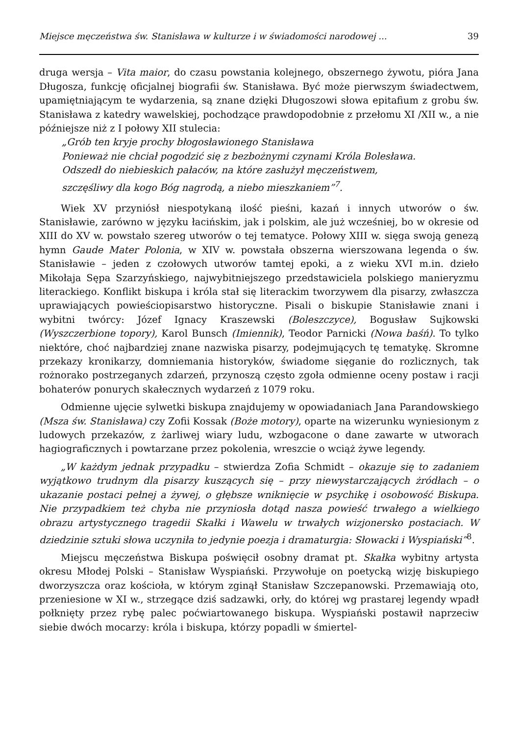Miejsce męczeństwa św. Stanisława w kulturze i w świadomości narodowej ... 39
druga wersja – Vita maior, do czasu powstania kolejnego, obszernego żywotu, pióra Jana Długosza, funkcję oficjalnej biografii św. Stanisława. Być może pierwszym świadectwem, upamiętniającym te wydarzenia, są znane dzięki Długoszowi słowa epitafium z grobu św. Stanisława z katedry wawelskiej, pochodzące prawdopodobnie z przełomu XI /XII w., a nie późniejsze niż z I połowy XII stulecia:
„Grób ten kryje prochy błogosławionego Stanisława
Ponieważ nie chciał pogodzić się z bezbożnymi czynami Króla Bolesława.
Odszedł do niebieskich pałaców, na które zasłużył męczeństwem,
szczęśliwy dla kogo Bóg nagrodą, a niebo mieszkaniem”<sup>7</sup>.
Wiek XV przyniósł niespotykaną ilość pieśni, kazań i innych utworów o św. Stanisławie, zarówno w języku łacińskim, jak i polskim, ale już wcześniej, bo w okresie od XIII do XV w. powstało szereg utworów o tej tematyce. Połowy XIII w. sięga swoją genezą hymn Gaude Mater Polonia, w XIV w. powstała obszerna wierszowana legenda o św. Stanisławie – jeden z czołowych utworów tamtej epoki, a z wieku XVI m.in. dzieło Mikołaja Sępa Szarzyńskiego, najwybitniejszego przedstawiciela polskiego manieryzmu literackiego. Konflikt biskupa i króla stał się literackim tworzywem dla pisarzy, zwłaszcza uprawiających powieściopisarstwo historyczne. Pisali o biskupie Stanisławie znani i wybitni twórcy: Józef Ignacy Kraszewski (Boleszczyce), Bogusław Sujkowski (Wyszczerbione topory), Karol Bunsch (Imiennik), Teodor Parnicki (Nowa baśń). To tylko niektóre, choć najbardziej znane nazwiska pisarzy, podejmujących tę tematykę. Skromne przekazy kronikarzy, domniemania historyków, świadome sięganie do rozlicznych, tak rożnorako postrzeganych zdarzeń, przynoszą często zgoła odmienne oceny postaw i racji bohaterów ponurych skałecznych wydarzeń z 1079 roku.
Odmienne ujęcie sylwetki biskupa znajdujemy w opowiadaniach Jana Parandowskiego (Msza św. Stanisława) czy Zofii Kossak (Boże motory), oparte na wizerunku wyniesionym z ludowych przekazów, z żarliwej wiary ludu, wzbogacone o dane zawarte w utworach hagiograficznych i powtarzane przez pokolenia, wreszcie o wciąż żywe legendy.
„W każdym jednak przypadku – stwierdza Zofia Schmidt – okazuje się to zadaniem wyjątkowo trudnym dla pisarzy kuszących się – przy niewystarczających żródłach – o ukazanie postaci pełnej a żywej, o głębsze wniknięcie w psychikę i osobowość Biskupa. Nie przypadkiem też chyba nie przyniosła dotąd nasza powieść trwałego a wielkiego obrazu artystycznego tragedii Skałki i Wawelu w trwałych wizjonersko postaciach. W dziedzinie sztuki słowa uczyniła to jedynie poezja i dramaturgia: Słowacki i Wyspiański”<sup>8</sup>.
Miejscu męczeństwa Biskupa poświęcił osobny dramat pt. Skałka wybitny artysta okresu Młodej Polski – Stanisław Wyspiański. Przywołuje on poetycką wizję biskupiego dworzyszcza oraz kościoła, w którym zginął Stanisław Szczepanowski. Przemawiają oto, przeniesione w XI w., strzegące dziś sadzawki, orły, do której wg prastarej legendy wpadł połknięty przez rybę palec poćwiartowanego biskupa. Wyspiański postawił naprzeciw siebie dwóch mocarzy: króla i biskupa, którzy popadli w śmiertel-